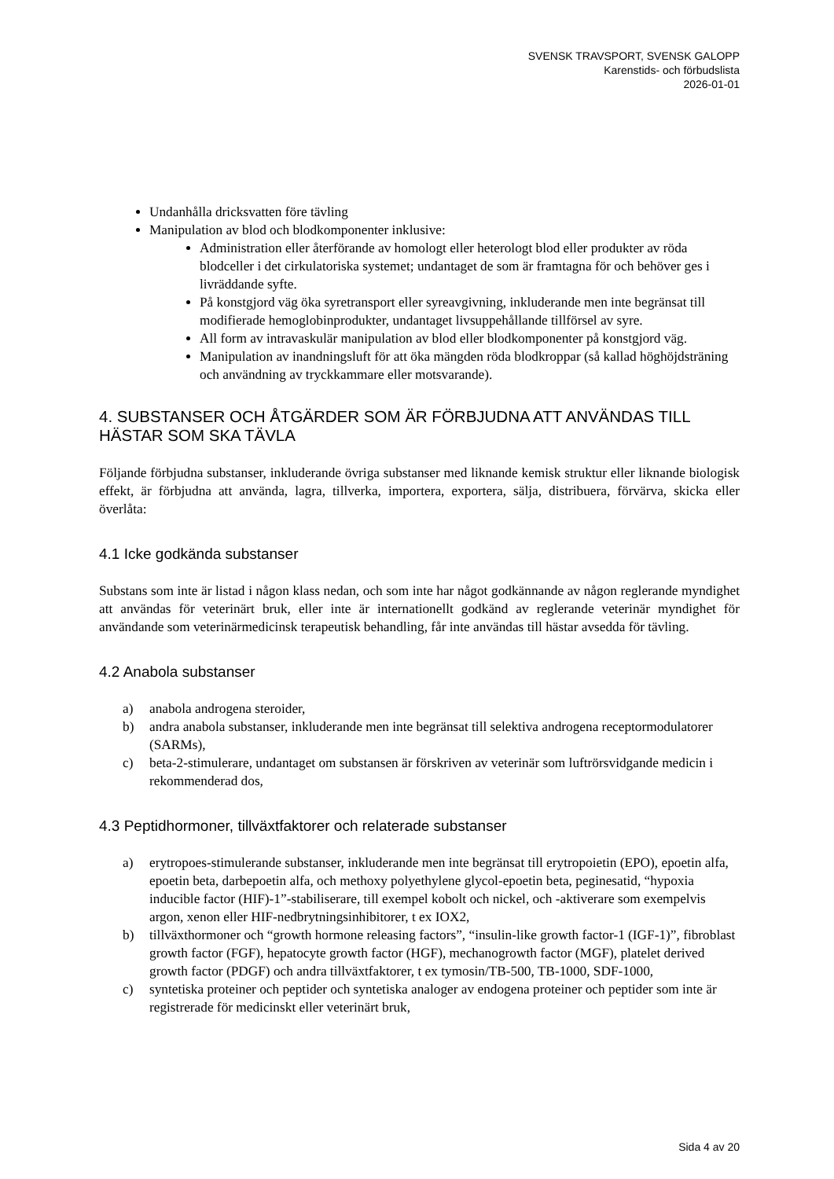SVENSK TRAVSPORT, SVENSK GALOPP
Karenstids- och förbudslista
2026-01-01
Undanhålla dricksvatten före tävling
Manipulation av blod och blodkomponenter inklusive:
Administration eller återförande av homologt eller heterologt blod eller produkter av röda blodceller i det cirkulatoriska systemet; undantaget de som är framtagna för och behöver ges i livräddande syfte.
På konstgjord väg öka syretransport eller syreavgivning, inkluderande men inte begränsat till modifierade hemoglobinprodukter, undantaget livsuppehållande tillförsel av syre.
All form av intravaskulär manipulation av blod eller blodkomponenter på konstgjord väg.
Manipulation av inandningsluft för att öka mängden röda blodkroppar (så kallad höghöjdsträning och användning av tryckkammare eller motsvarande).
4. SUBSTANSER OCH ÅTGÄRDER SOM ÄR FÖRBJUDNA ATT ANVÄNDAS TILL HÄSTAR SOM SKA TÄVLA
Följande förbjudna substanser, inkluderande övriga substanser med liknande kemisk struktur eller liknande biologisk effekt, är förbjudna att använda, lagra, tillverka, importera, exportera, sälja, distribuera, förvärva, skicka eller överlåta:
4.1 Icke godkända substanser
Substans som inte är listad i någon klass nedan, och som inte har något godkännande av någon reglerande myndighet att användas för veterinärt bruk, eller inte är internationellt godkänd av reglerande veterinär myndighet för användande som veterinärmedicinsk terapeutisk behandling, får inte användas till hästar avsedda för tävling.
4.2 Anabola substanser
a) anabola androgena steroider,
b) andra anabola substanser, inkluderande men inte begränsat till selektiva androgena receptormodulatorer (SARMs),
c) beta-2-stimulerare, undantaget om substansen är förskriven av veterinär som luftrörsvidgande medicin i rekommenderad dos,
4.3 Peptidhormoner, tillväxtfaktorer och relaterade substanser
a) erytropoes-stimulerande substanser, inkluderande men inte begränsat till erytropoietin (EPO), epoetin alfa, epoetin beta, darbepoetin alfa, och methoxy polyethylene glycol-epoetin beta, peginesatid, “hypoxia inducible factor (HIF)-1”-stabiliserare, till exempel kobolt och nickel, och -aktiverare som exempelvis argon, xenon eller HIF-nedbrytningsinhibitorer, t ex IOX2,
b) tillväxthormoner och “growth hormone releasing factors”, “insulin-like growth factor-1 (IGF-1)”, fibroblast growth factor (FGF), hepatocyte growth factor (HGF), mechanogrowth factor (MGF), platelet derived growth factor (PDGF) och andra tillväxtfaktorer, t ex tymosin/TB-500, TB-1000, SDF-1000,
c) syntetiska proteiner och peptider och syntetiska analoger av endogena proteiner och peptider som inte är registrerade för medicinskt eller veterinärt bruk,
Sida 4 av 20